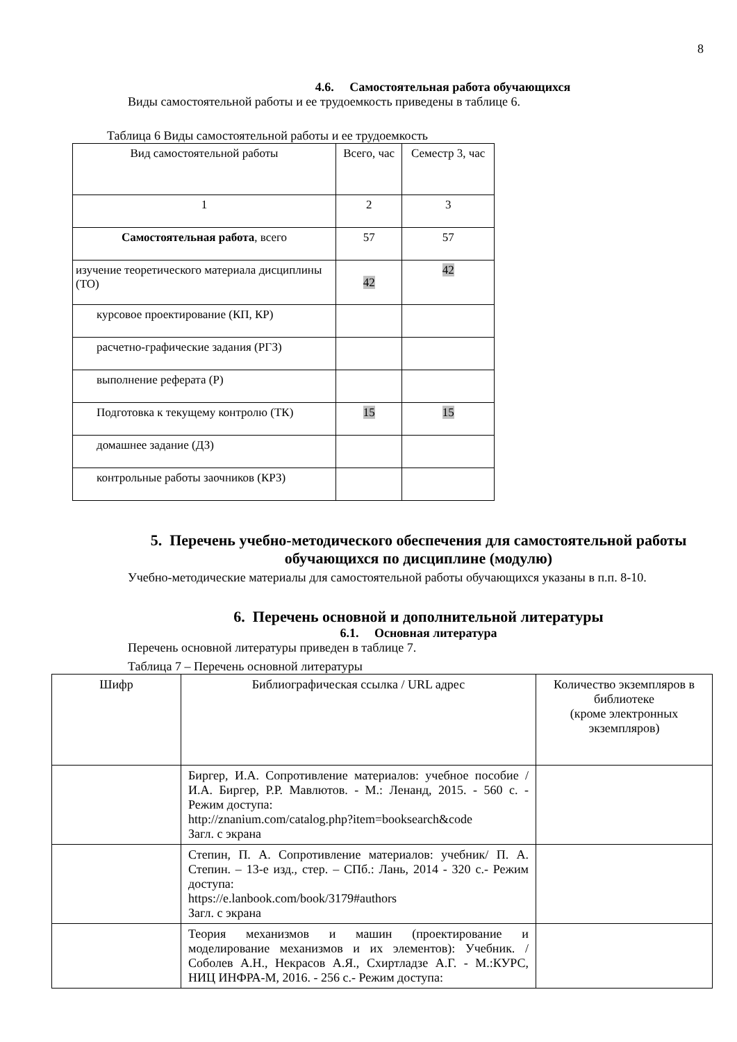8
4.6. Самостоятельная работа обучающихся
Виды самостоятельной работы и ее трудоемкость приведены в таблице 6.
Таблица 6 Виды самостоятельной работы и ее трудоемкость
| Вид самостоятельной работы | Всего, час | Семестр 3, час |
| 1 | 2 | 3 |
| Самостоятельная работа , всего | 57 | 57 |
| изучение теоретического материала дисциплины (ТО) | 42 | 42 |
| курсовое проектирование (КП, КР) | | |
| расчетно-графические задания (РГЗ) | | |
| выполнение реферата (Р) | | |
| Подготовка к текущему контролю (ТК) | 15 | 15 |
| домашнее задание (ДЗ) | | |
| контрольные работы заочников (КРЗ) | | |
5. Перечень учебно-методического обеспечения для самостоятельной работы обучающихся по дисциплине (модулю)
Учебно-методические материалы для самостоятельной работы обучающихся указаны в п.п. 8-10.
6. Перечень основной и дополнительной литературы
6.1. Основная литература
Перечень основной литературы приведен в таблице 7.
Таблица 7 – Перечень основной литературы
| Шифр | Библиографическая ссылка / URL адрес | Количество экземпляров в библиотеке (кроме электронных экземпляров) |
| | Биргер, И.А. Сопротивление материалов: учебное пособие /И.А. Биргер, Р.Р. Мавлютов. - М.: Ленанд, 2015. - 560 с. - Режим доступа: http://znanium.com/catalog.php?item=booksearch&code Загл. с экрана | |
| | Степин, П. А. Сопротивление материалов: учебник/ П. А. Степин. – 13-е изд., стер. – СПб.: Лань, 2014 - 320 с.- Режим доступа: https://e.lanbook.com/book/3179#authors Загл. с экрана | |
| | Теория механизмов и машин (проектирование и моделирование механизмов и их элементов): Учебник. / Соболев А.Н., Некрасов А.Я., Схиртладзе А.Г. - М.:КУРС, НИЦ ИНФРА-М, 2016. - 256 с.- Режим доступа: | |